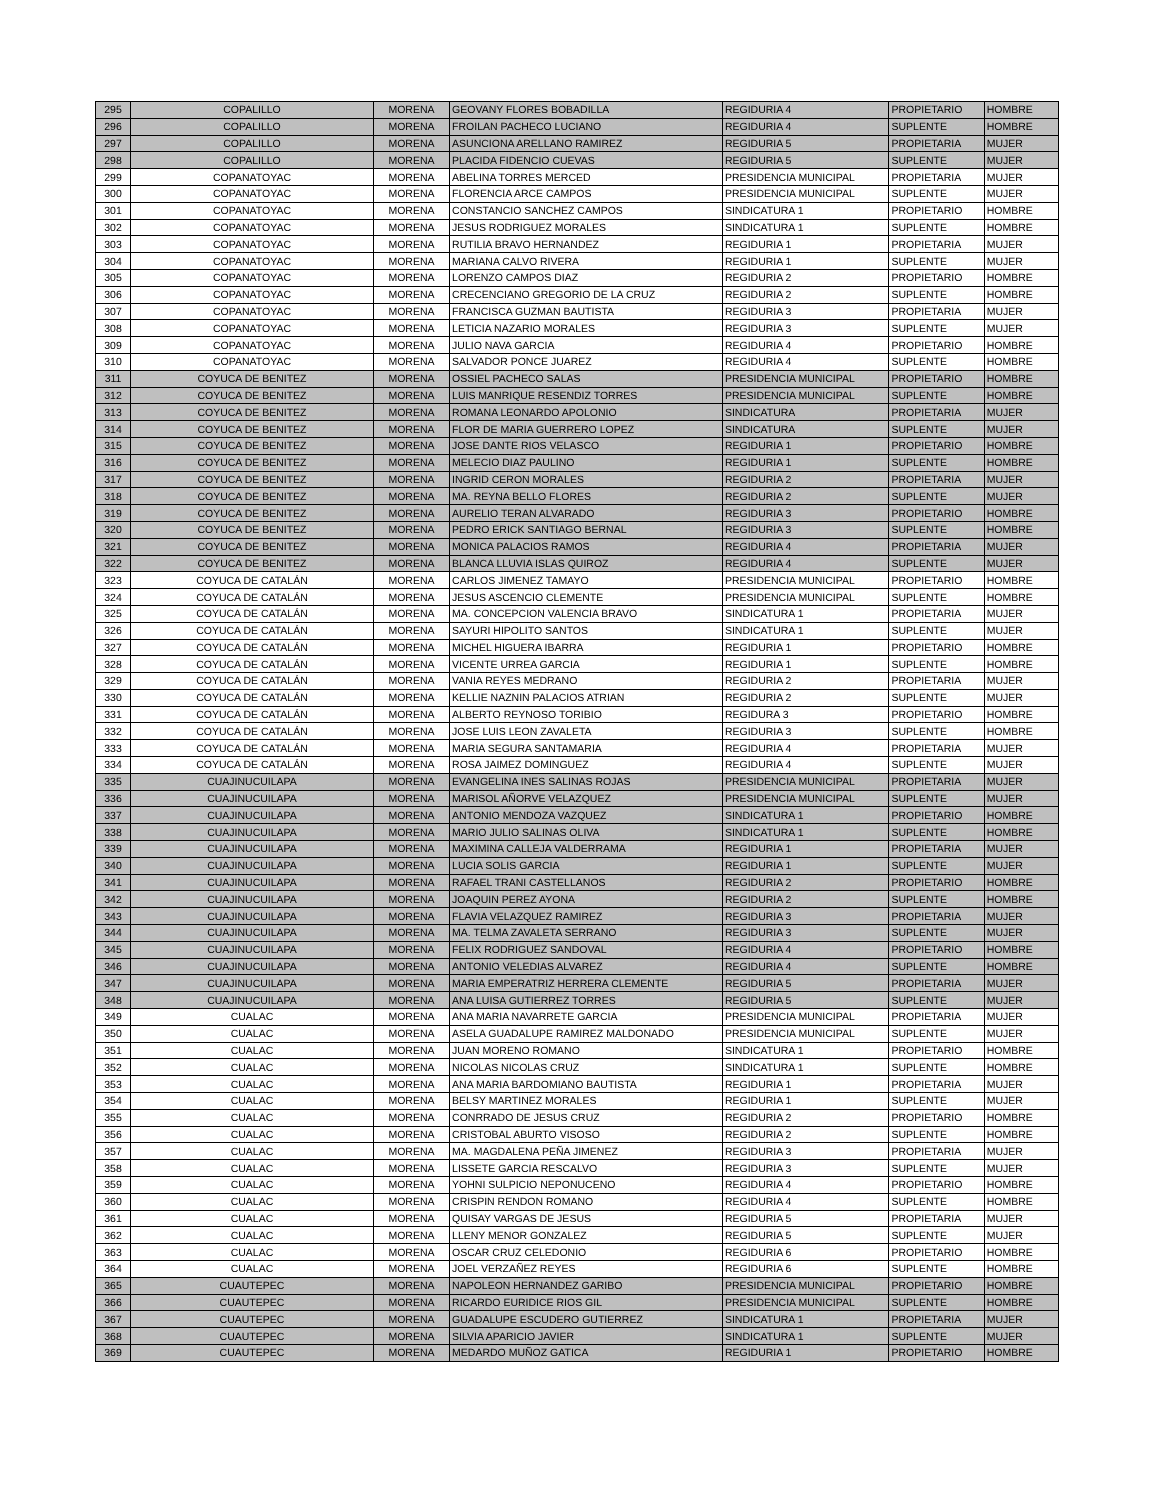| 295 | COPALILLO | MORENA | GEOVANY FLORES BOBADILLA | REGIDURIA 4 | PROPIETARIO | HOMBRE |
| 296 | COPALILLO | MORENA | FROILAN PACHECO LUCIANO | REGIDURIA 4 | SUPLENTE | HOMBRE |
| 297 | COPALILLO | MORENA | ASUNCIONA ARELLANO RAMIREZ | REGIDURIA 5 | PROPIETARIA | MUJER |
| 298 | COPALILLO | MORENA | PLACIDA FIDENCIO CUEVAS | REGIDURIA 5 | SUPLENTE | MUJER |
| 299 | COPANATOYAC | MORENA | ABELINA TORRES MERCED | PRESIDENCIA MUNICIPAL | PROPIETARIA | MUJER |
| 300 | COPANATOYAC | MORENA | FLORENCIA ARCE CAMPOS | PRESIDENCIA MUNICIPAL | SUPLENTE | MUJER |
| 301 | COPANATOYAC | MORENA | CONSTANCIO SANCHEZ CAMPOS | SINDICATURA 1 | PROPIETARIO | HOMBRE |
| 302 | COPANATOYAC | MORENA | JESUS RODRIGUEZ MORALES | SINDICATURA 1 | SUPLENTE | HOMBRE |
| 303 | COPANATOYAC | MORENA | RUTILIA BRAVO HERNANDEZ | REGIDURIA 1 | PROPIETARIA | MUJER |
| 304 | COPANATOYAC | MORENA | MARIANA CALVO RIVERA | REGIDURIA 1 | SUPLENTE | MUJER |
| 305 | COPANATOYAC | MORENA | LORENZO CAMPOS DIAZ | REGIDURIA 2 | PROPIETARIO | HOMBRE |
| 306 | COPANATOYAC | MORENA | CRECENCIANO GREGORIO DE LA CRUZ | REGIDURIA 2 | SUPLENTE | HOMBRE |
| 307 | COPANATOYAC | MORENA | FRANCISCA GUZMAN BAUTISTA | REGIDURIA 3 | PROPIETARIA | MUJER |
| 308 | COPANATOYAC | MORENA | LETICIA NAZARIO MORALES | REGIDURIA 3 | SUPLENTE | MUJER |
| 309 | COPANATOYAC | MORENA | JULIO NAVA GARCIA | REGIDURIA 4 | PROPIETARIO | HOMBRE |
| 310 | COPANATOYAC | MORENA | SALVADOR PONCE JUAREZ | REGIDURIA 4 | SUPLENTE | HOMBRE |
| 311 | COYUCA DE BENITEZ | MORENA | OSSIEL PACHECO SALAS | PRESIDENCIA MUNICIPAL | PROPIETARIO | HOMBRE |
| 312 | COYUCA DE BENITEZ | MORENA | LUIS MANRIQUE RESENDIZ TORRES | PRESIDENCIA MUNICIPAL | SUPLENTE | HOMBRE |
| 313 | COYUCA DE BENITEZ | MORENA | ROMANA LEONARDO APOLONIO | SINDICATURA | PROPIETARIA | MUJER |
| 314 | COYUCA DE BENITEZ | MORENA | FLOR DE MARIA GUERRERO LOPEZ | SINDICATURA | SUPLENTE | MUJER |
| 315 | COYUCA DE BENITEZ | MORENA | JOSE DANTE RIOS VELASCO | REGIDURIA 1 | PROPIETARIO | HOMBRE |
| 316 | COYUCA DE BENITEZ | MORENA | MELECIO DIAZ PAULINO | REGIDURIA 1 | SUPLENTE | HOMBRE |
| 317 | COYUCA DE BENITEZ | MORENA | INGRID CERON MORALES | REGIDURIA 2 | PROPIETARIA | MUJER |
| 318 | COYUCA DE BENITEZ | MORENA | MA. REYNA BELLO FLORES | REGIDURIA 2 | SUPLENTE | MUJER |
| 319 | COYUCA DE BENITEZ | MORENA | AURELIO TERAN ALVARADO | REGIDURIA 3 | PROPIETARIO | HOMBRE |
| 320 | COYUCA DE BENITEZ | MORENA | PEDRO ERICK SANTIAGO BERNAL | REGIDURIA 3 | SUPLENTE | HOMBRE |
| 321 | COYUCA DE BENITEZ | MORENA | MONICA PALACIOS RAMOS | REGIDURIA 4 | PROPIETARIA | MUJER |
| 322 | COYUCA DE BENITEZ | MORENA | BLANCA LLUVIA ISLAS QUIROZ | REGIDURIA 4 | SUPLENTE | MUJER |
| 323 | COYUCA DE CATALÁN | MORENA | CARLOS JIMENEZ TAMAYO | PRESIDENCIA MUNICIPAL | PROPIETARIO | HOMBRE |
| 324 | COYUCA DE CATALÁN | MORENA | JESUS ASCENCIO CLEMENTE | PRESIDENCIA MUNICIPAL | SUPLENTE | HOMBRE |
| 325 | COYUCA DE CATALÁN | MORENA | MA. CONCEPCION VALENCIA BRAVO | SINDICATURA 1 | PROPIETARIA | MUJER |
| 326 | COYUCA DE CATALÁN | MORENA | SAYURI HIPOLITO SANTOS | SINDICATURA 1 | SUPLENTE | MUJER |
| 327 | COYUCA DE CATALÁN | MORENA | MICHEL HIGUERA IBARRA | REGIDURIA 1 | PROPIETARIO | HOMBRE |
| 328 | COYUCA DE CATALÁN | MORENA | VICENTE URREA GARCIA | REGIDURIA 1 | SUPLENTE | HOMBRE |
| 329 | COYUCA DE CATALÁN | MORENA | VANIA REYES MEDRANO | REGIDURIA 2 | PROPIETARIA | MUJER |
| 330 | COYUCA DE CATALÁN | MORENA | KELLIE NAZNIN PALACIOS ATRIAN | REGIDURIA 2 | SUPLENTE | MUJER |
| 331 | COYUCA DE CATALÁN | MORENA | ALBERTO REYNOSO TORIBIO | REGIDURA 3 | PROPIETARIO | HOMBRE |
| 332 | COYUCA DE CATALÁN | MORENA | JOSE LUIS LEON ZAVALETA | REGIDURIA 3 | SUPLENTE | HOMBRE |
| 333 | COYUCA DE CATALÁN | MORENA | MARIA SEGURA SANTAMARIA | REGIDURIA 4 | PROPIETARIA | MUJER |
| 334 | COYUCA DE CATALÁN | MORENA | ROSA JAIMEZ DOMINGUEZ | REGIDURIA 4 | SUPLENTE | MUJER |
| 335 | CUAJINUCUILAPA | MORENA | EVANGELINA INES SALINAS ROJAS | PRESIDENCIA MUNICIPAL | PROPIETARIA | MUJER |
| 336 | CUAJINUCUILAPA | MORENA | MARISOL AÑORVE VELAZQUEZ | PRESIDENCIA MUNICIPAL | SUPLENTE | MUJER |
| 337 | CUAJINUCUILAPA | MORENA | ANTONIO MENDOZA VAZQUEZ | SINDICATURA 1 | PROPIETARIO | HOMBRE |
| 338 | CUAJINUCUILAPA | MORENA | MARIO JULIO SALINAS OLIVA | SINDICATURA 1 | SUPLENTE | HOMBRE |
| 339 | CUAJINUCUILAPA | MORENA | MAXIMINA CALLEJA VALDERRAMA | REGIDURIA 1 | PROPIETARIA | MUJER |
| 340 | CUAJINUCUILAPA | MORENA | LUCIA SOLIS GARCIA | REGIDURIA 1 | SUPLENTE | MUJER |
| 341 | CUAJINUCUILAPA | MORENA | RAFAEL TRANI CASTELLANOS | REGIDURIA 2 | PROPIETARIO | HOMBRE |
| 342 | CUAJINUCUILAPA | MORENA | JOAQUIN PEREZ AYONA | REGIDURIA 2 | SUPLENTE | HOMBRE |
| 343 | CUAJINUCUILAPA | MORENA | FLAVIA VELAZQUEZ RAMIREZ | REGIDURIA 3 | PROPIETARIA | MUJER |
| 344 | CUAJINUCUILAPA | MORENA | MA. TELMA ZAVALETA SERRANO | REGIDURIA 3 | SUPLENTE | MUJER |
| 345 | CUAJINUCUILAPA | MORENA | FELIX RODRIGUEZ SANDOVAL | REGIDURIA 4 | PROPIETARIO | HOMBRE |
| 346 | CUAJINUCUILAPA | MORENA | ANTONIO VELEDIAS ALVAREZ | REGIDURIA 4 | SUPLENTE | HOMBRE |
| 347 | CUAJINUCUILAPA | MORENA | MARIA EMPERATRIZ HERRERA CLEMENTE | REGIDURIA 5 | PROPIETARIA | MUJER |
| 348 | CUAJINUCUILAPA | MORENA | ANA LUISA GUTIERREZ TORRES | REGIDURIA 5 | SUPLENTE | MUJER |
| 349 | CUALAC | MORENA | ANA MARIA NAVARRETE GARCIA | PRESIDENCIA MUNICIPAL | PROPIETARIA | MUJER |
| 350 | CUALAC | MORENA | ASELA GUADALUPE RAMIREZ MALDONADO | PRESIDENCIA MUNICIPAL | SUPLENTE | MUJER |
| 351 | CUALAC | MORENA | JUAN MORENO ROMANO | SINDICATURA 1 | PROPIETARIO | HOMBRE |
| 352 | CUALAC | MORENA | NICOLAS NICOLAS CRUZ | SINDICATURA 1 | SUPLENTE | HOMBRE |
| 353 | CUALAC | MORENA | ANA MARIA BARDOMIANO BAUTISTA | REGIDURIA 1 | PROPIETARIA | MUJER |
| 354 | CUALAC | MORENA | BELSY MARTINEZ MORALES | REGIDURIA 1 | SUPLENTE | MUJER |
| 355 | CUALAC | MORENA | CONRRADO DE JESUS CRUZ | REGIDURIA 2 | PROPIETARIO | HOMBRE |
| 356 | CUALAC | MORENA | CRISTOBAL ABURTO VISOSO | REGIDURIA 2 | SUPLENTE | HOMBRE |
| 357 | CUALAC | MORENA | MA. MAGDALENA PEÑA JIMENEZ | REGIDURIA 3 | PROPIETARIA | MUJER |
| 358 | CUALAC | MORENA | LISSETE GARCIA RESCALVO | REGIDURIA 3 | SUPLENTE | MUJER |
| 359 | CUALAC | MORENA | YOHNI SULPICIO NEPONUCENO | REGIDURIA 4 | PROPIETARIO | HOMBRE |
| 360 | CUALAC | MORENA | CRISPIN RENDON ROMANO | REGIDURIA 4 | SUPLENTE | HOMBRE |
| 361 | CUALAC | MORENA | QUISAY VARGAS DE JESUS | REGIDURIA 5 | PROPIETARIA | MUJER |
| 362 | CUALAC | MORENA | LLENY MENOR GONZALEZ | REGIDURIA 5 | SUPLENTE | MUJER |
| 363 | CUALAC | MORENA | OSCAR CRUZ CELEDONIO | REGIDURIA 6 | PROPIETARIO | HOMBRE |
| 364 | CUALAC | MORENA | JOEL VERZAÑEZ REYES | REGIDURIA 6 | SUPLENTE | HOMBRE |
| 365 | CUAUTEPEC | MORENA | NAPOLEON HERNANDEZ GARIBO | PRESIDENCIA MUNICIPAL | PROPIETARIO | HOMBRE |
| 366 | CUAUTEPEC | MORENA | RICARDO EURIDICE RIOS GIL | PRESIDENCIA MUNICIPAL | SUPLENTE | HOMBRE |
| 367 | CUAUTEPEC | MORENA | GUADALUPE ESCUDERO GUTIERREZ | SINDICATURA 1 | PROPIETARIA | MUJER |
| 368 | CUAUTEPEC | MORENA | SILVIA APARICIO JAVIER | SINDICATURA 1 | SUPLENTE | MUJER |
| 369 | CUAUTEPEC | MORENA | MEDARDO MUÑOZ GATICA | REGIDURIA 1 | PROPIETARIO | HOMBRE |